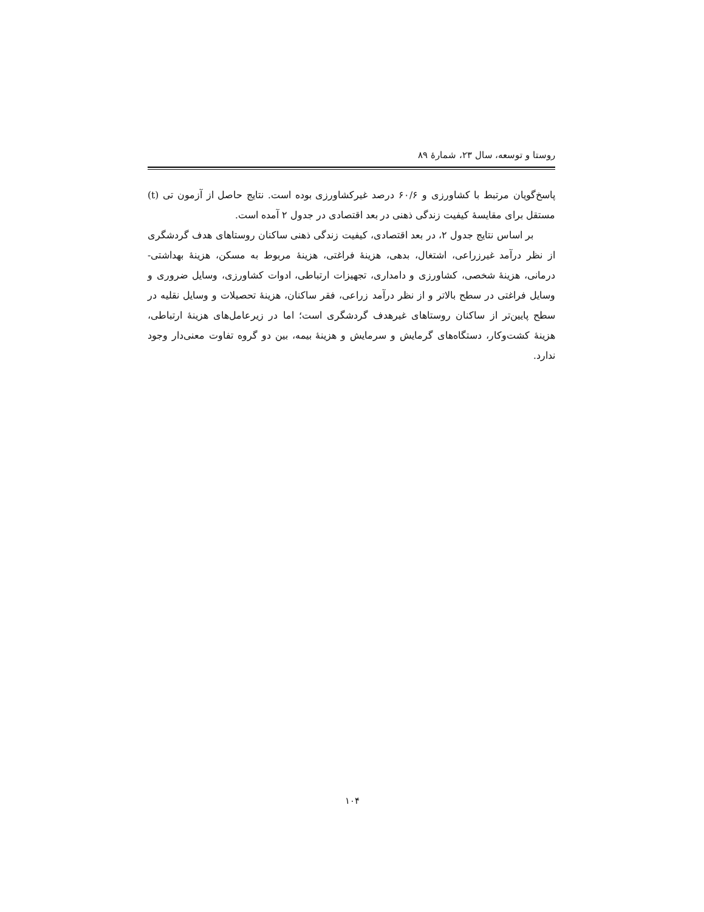روستا و توسعه، سال ۲۳، شمارهٔ ۸۹
پاسخ‌گویان مرتبط با کشاورزی و ۶۰/۶ درصد غیرکشاورزی بوده است. نتایج حاصل از آزمون تی (t) مستقل برای مقایسهٔ کیفیت زندگی ذهنی در بعد اقتصادی در جدول ۲ آمده است.
بر اساس نتایج جدول ۲، در بعد اقتصادی، کیفیت زندگی ذهنی ساکنان روستاهای هدف گردشگری از نظر درآمد غیرزراعی، اشتغال، بدهی، هزینهٔ فراغتی، هزینهٔ مربوط به مسکن، هزینهٔ بهداشتی- درمانی، هزینهٔ شخصی، کشاورزی و دامداری، تجهیزات ارتباطی، ادوات کشاورزی، وسایل ضروری و وسایل فراغتی در سطح بالاتر و از نظر درآمد زراعی، فقر ساکنان، هزینهٔ تحصیلات و وسایل نقلیه در سطح پایین‌تر از ساکنان روستاهای غیرهدف گردشگری است؛ اما در زیرعامل‌های هزینهٔ ارتباطی، هزینهٔ کشت‌وکار، دستگاه‌های گرمایش و سرمایش و هزینهٔ بیمه، بین دو گروه تفاوت معنی‌دار وجود ندارد.
۱۰۴